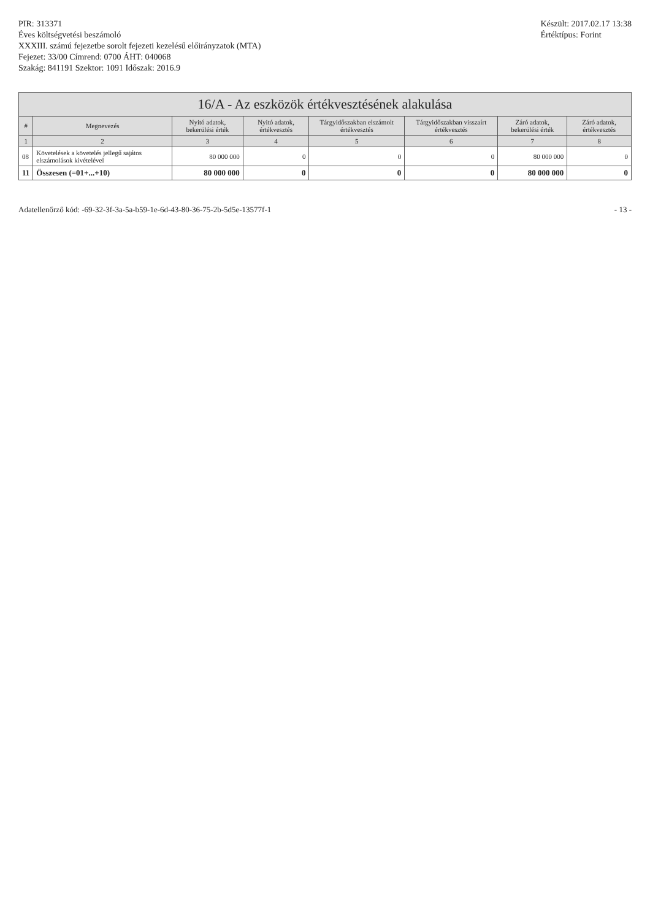PIR: 313371
Éves költségvetési beszámoló
XXXIII. számú fejezetbe sorolt fejezeti kezelésű előirányzatok (MTA)
Fejezet: 33/00 Címrend: 0700 ÁHT: 040068
Szakág: 841191 Szektor: 1091 Időszak: 2016.9
Készült: 2017.02.17 13:38
Értéktípus: Forint
16/A - Az eszközök értékvesztésének alakulása
| # | Megnevezés | Nyitó adatok, bekerülési érték | Nyitó adatok, értékvesztés | Tárgyidőszakban elszámolt értékvesztés | Tárgyidőszakban visszaírt értékvesztés | Záró adatok, bekerülési érték | Záró adatok, értékvesztés |
| --- | --- | --- | --- | --- | --- | --- | --- |
| 1 | 2 | 3 | 4 | 5 | 6 | 7 | 8 |
| 08 | Követelések a követelés jellegű sajátos elszámolások kivételével | 80 000 000 | 0 | 0 | 0 | 80 000 000 | 0 |
| 11 | Összesen (=01+...+10) | 80 000 000 | 0 | 0 | 0 | 80 000 000 | 0 |
Adatellenőrző kód: -69-32-3f-3a-5a-b59-1e-6d-43-80-36-75-2b-5d5e-13577f-1
- 13 -